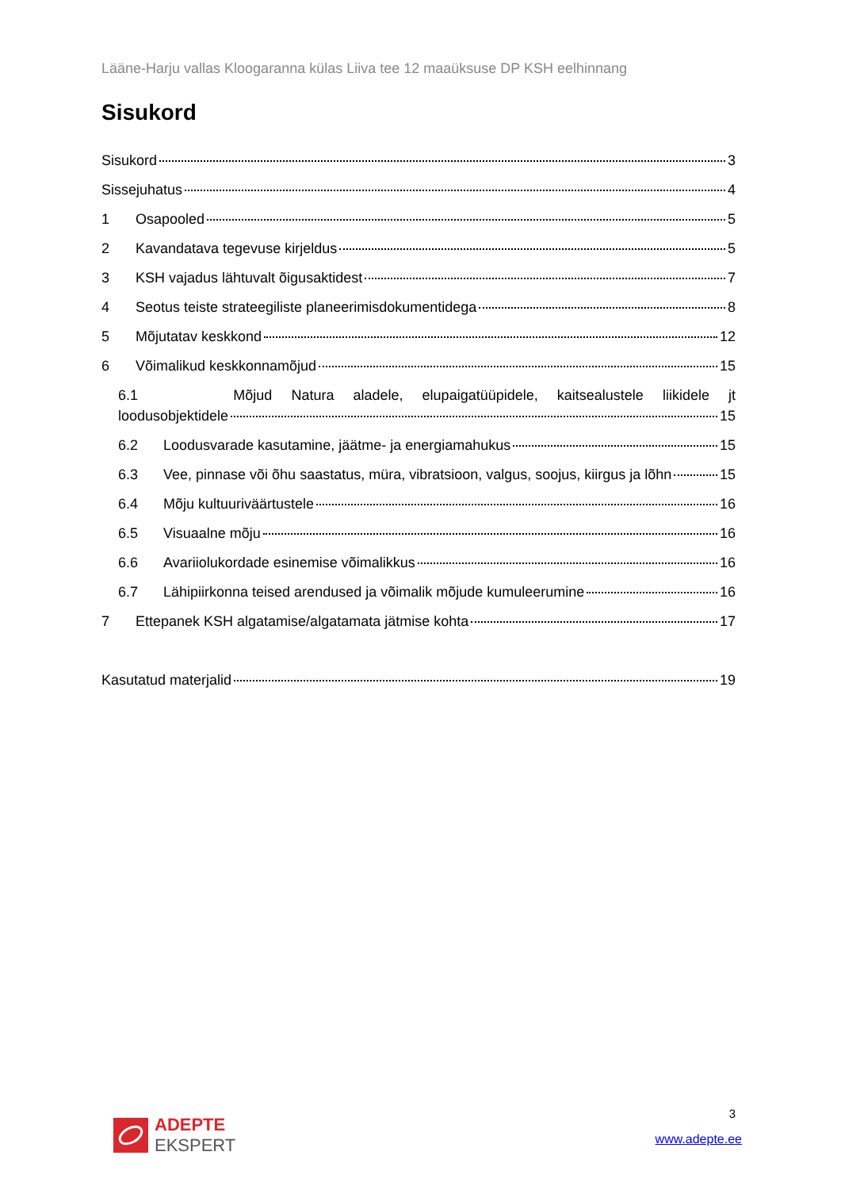Lääne-Harju vallas Kloogaranna külas Liiva tee 12 maaüksuse DP KSH eelhinnang
Sisukord
Sisukord 3
Sissejuhatus 4
1 Osapooled 5
2 Kavandatava tegevuse kirjeldus 5
3 KSH vajadus lähtuvalt õigusaktidest 7
4 Seotus teiste strateegiliste planeerimisdokumentidega 8
5 Mõjutatav keskkond 12
6 Võimalikud keskkonnamõjud 15
6.1 Mõjud Natura aladele, elupaigatüüpidele, kaitsealustele liikidele jt
loodusobjektidele 15
6.2 Loodusvarade kasutamine, jäätme- ja energiamahukus 15
6.3 Vee, pinnase või õhu saastatus, müra, vibratsioon, valgus, soojus, kiirgus ja lõhn 15
6.4 Mõju kultuuriväärtustele 16
6.5 Visuaalne mõju 16
6.6 Avariiolukordade esinemise võimalikkus 16
6.7 Lähipiirkonna teised arendused ja võimalik mõjude kumuleerumine 16
7 Ettepanek KSH algatamise/algatamata jätmise kohta 17
Kasutatud materjalid 19
ADEPTE
EKSPERT
3
www.adepte.ee